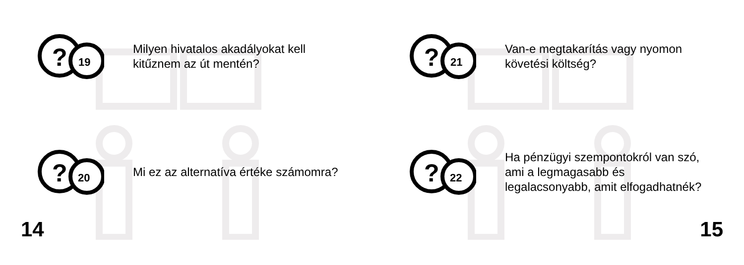?
19
Milyen hivatalos akadályokat kell
kitűznem az út mentén?
?
20
Mi ez az alternatíva értéke számomra?
14
?
21
Van-e megtakarítás vagy nyomon
követési költség?
?
22
Ha pénzügyi szempontokról van szó,
ami a legmagasabb és
legalacsonyabb, amit elfogadhatnék?
15